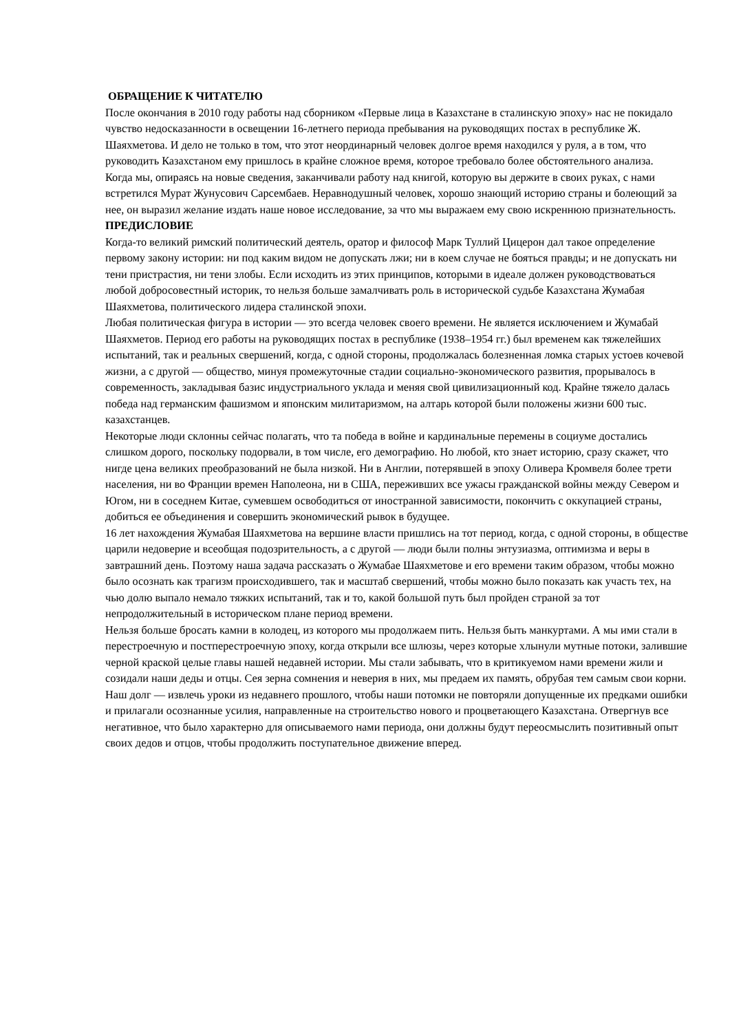ОБРАЩЕНИЕ К ЧИТАТЕЛЮ
После окончания в 2010 году работы над сборником «Первые лица в Казахстане в сталинскую эпоху» нас не покидало чувство недосказанности в освещении 16-летнего периода пребывания на руководящих постах в республике Ж. Шаяхметова. И дело не только в том, что этот неординарный человек долгое время находился у руля, а в том, что руководить Казахстаном ему пришлось в крайне сложное время, которое требовало более обстоятельного анализа.
Когда мы, опираясь на новые сведения, заканчивали работу над книгой, которую вы держите в своих руках, с нами встретился Мурат Жунусович Сарсембаев. Неравнодушный человек, хорошо знающий историю страны и болеющий за нее, он выразил желание издать наше новое исследование, за что мы выражаем ему свою искреннюю признательность.
ПРЕДИСЛОВИЕ
Когда-то великий римский политический деятель, оратор и философ Марк Туллий Цицерон дал такое определение первому закону истории: ни под каким видом не допускать лжи; ни в коем случае не бояться правды; и не допускать ни тени пристрастия, ни тени злобы. Если исходить из этих принципов, которыми в идеале должен руководствоваться любой добросовестный историк, то нельзя больше замалчивать роль в исторической судьбе Казахстана Жумабая Шаяхметова, политического лидера сталинской эпохи.
Любая политическая фигура в истории — это всегда человек своего времени. Не является исключением и Жумабай Шаяхметов. Период его работы на руководящих постах в республике (1938–1954 гг.) был временем как тяжелейших испытаний, так и реальных свершений, когда, с одной стороны, продолжалась болезненная ломка старых устоев кочевой жизни, а с другой — общество, минуя промежуточные стадии социально-экономического развития, прорывалось в современность, закладывая базис индустриального уклада и меняя свой цивилизационный код. Крайне тяжело далась победа над германским фашизмом и японским милитаризмом, на алтарь которой были положены жизни 600 тыс. казахстанцев.
Некоторые люди склонны сейчас полагать, что та победа в войне и кардинальные перемены в социуме достались слишком дорого, поскольку подорвали, в том числе, его демографию. Но любой, кто знает историю, сразу скажет, что нигде цена великих преобразований не была низкой. Ни в Англии, потерявшей в эпоху Оливера Кромвеля более трети населения, ни во Франции времен Наполеона, ни в США, переживших все ужасы гражданской войны между Севером и Югом, ни в соседнем Китае, сумевшем освободиться от иностранной зависимости, покончить с оккупацией страны, добиться ее объединения и совершить экономический рывок в будущее.
16 лет нахождения Жумабая Шаяхметова на вершине власти пришлись на тот период, когда, с одной стороны, в обществе царили недоверие и всеобщая подозрительность, а с другой — люди были полны энтузиазма, оптимизма и веры в завтрашний день. Поэтому наша задача рассказать о Жумабае Шаяхметове и его времени таким образом, чтобы можно было осознать как трагизм происходившего, так и масштаб свершений, чтобы можно было показать как участь тех, на чью долю выпало немало тяжких испытаний, так и то, какой большой путь был пройден страной за тот непродолжительный в историческом плане период времени.
Нельзя больше бросать камни в колодец, из которого мы продолжаем пить. Нельзя быть манкуртами. А мы ими стали в перестроечную и постперестроечную эпоху, когда открыли все шлюзы, через которые хлынули мутные потоки, залившие черной краской целые главы нашей недавней истории. Мы стали забывать, что в критикуемом нами времени жили и созидали наши деды и отцы. Сея зерна сомнения и неверия в них, мы предаем их память, обрубая тем самым свои корни.
Наш долг — извлечь уроки из недавнего прошлого, чтобы наши потомки не повторяли допущенные их предками ошибки и прилагали осознанные усилия, направленные на строительство нового и процветающего Казахстана. Отвергнув все негативное, что было характерно для описываемого нами периода, они должны будут переосмыслить позитивный опыт своих дедов и отцов, чтобы продолжить поступательное движение вперед.